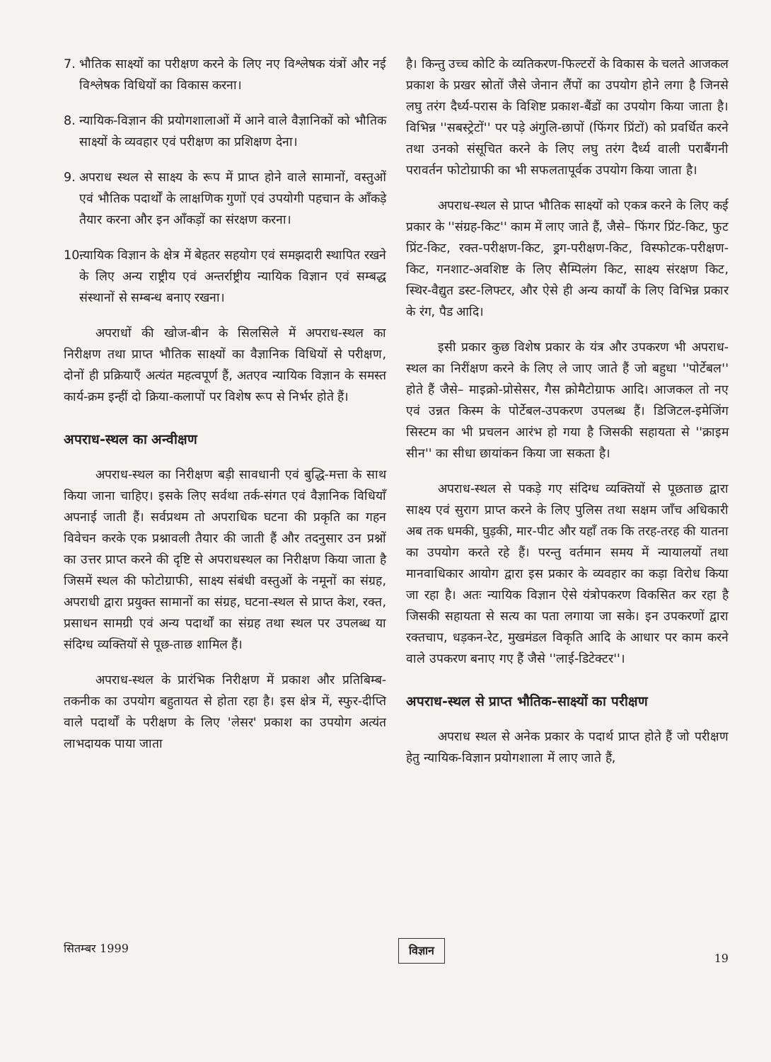7. भौतिक साक्ष्यों का परीक्षण करने के लिए नए विश्लेषक यंत्रों और नई विश्लेषक विधियों का विकास करना।
8. न्यायिक-विज्ञान की प्रयोगशालाओं में आने वाले वैज्ञानिकों को भौतिक साक्ष्यों के व्यवहार एवं परीक्षण का प्रशिक्षण देना।
9. अपराध स्थल से साक्ष्य के रूप में प्राप्त होने वाले सामानों, वस्तुओं एवं भौतिक पदार्थों के लाक्षणिक गुणों एवं उपयोगी पहचान के आँकड़े तैयार करना और इन आँकड़ों का संरक्षण करना।
10. न्यायिक विज्ञान के क्षेत्र में बेहतर सहयोग एवं समझदारी स्थापित रखने के लिए अन्य राष्ट्रीय एवं अन्तर्राष्ट्रीय न्यायिक विज्ञान एवं सम्बद्ध संस्थानों से सम्बन्ध बनाए रखना।
अपराधों की खोज-बीन के सिलसिले में अपराध-स्थल का निरीक्षण तथा प्राप्त भौतिक साक्ष्यों का वैज्ञानिक विधियों से परीक्षण, दोनों ही प्रक्रियाएँ अत्यंत महत्वपूर्ण हैं, अतएव न्यायिक विज्ञान के समस्त कार्य-क्रम इन्हीं दो क्रिया-कलापों पर विशेष रूप से निर्भर होते हैं।
अपराध-स्थल का अन्वीक्षण
अपराध-स्थल का निरीक्षण बड़ी सावधानी एवं बुद्धि-मत्ता के साथ किया जाना चाहिए। इसके लिए सर्वथा तर्क-संगत एवं वैज्ञानिक विधियाँ अपनाई जाती हैं। सर्वप्रथम तो अपराधिक घटना की प्रकृति का गहन विवेचन करके एक प्रश्नावली तैयार की जाती हैं और तदनुसार उन प्रश्नों का उत्तर प्राप्त करने की दृष्टि से अपराधस्थल का निरीक्षण किया जाता है जिसमें स्थल की फोटोग्राफी, साक्ष्य संबंधी वस्तुओं के नमूनों का संग्रह, अपराधी द्वारा प्रयुक्त सामानों का संग्रह, घटना-स्थल से प्राप्त केश, रक्त, प्रसाधन सामग्री एवं अन्य पदार्थों का संग्रह तथा स्थल पर उपलब्ध या संदिग्ध व्यक्तियों से पूछ-ताछ शामिल हैं।
अपराध-स्थल के प्रारंभिक निरीक्षण में प्रकाश और प्रतिबिम्ब-तकनीक का उपयोग बहुतायत से होता रहा है। इस क्षेत्र में, स्फुर-दीप्ति वाले पदार्थों के परीक्षण के लिए 'लेसर' प्रकाश का उपयोग अत्यंत लाभदायक पाया जाता
है। किन्तु उच्च कोटि के व्यतिकरण-फिल्टरों के विकास के चलते आजकल प्रकाश के प्रखर स्रोतों जैसे जेनान लैंपों का उपयोग होने लगा है जिनसे लघु तरंग दैर्ध्य-परास के विशिष्ट प्रकाश-बैंडों का उपयोग किया जाता है। विभिन्न ''सबस्ट्रेटों'' पर पड़े अंगुलि-छापों (फिंगर प्रिंटों) को प्रवर्धित करने तथा उनको संसूचित करने के लिए लघु तरंग दैर्ध्य वाली पराबैंगनी परावर्तन फोटोग्राफी का भी सफलतापूर्वक उपयोग किया जाता है।
अपराध-स्थल से प्राप्त भौतिक साक्ष्यों को एकत्र करने के लिए कई प्रकार के ''संग्रह-किट'' काम में लाए जाते हैं, जैसे– फिंगर प्रिंट-किट, फुट प्रिंट-किट, रक्त-परीक्षण-किट, ड्रग-परीक्षण-किट, विस्फोटक-परीक्षण-किट, गनशाट-अवशिष्ट के लिए सैम्पिलंग किट, साक्ष्य संरक्षण किट, स्थिर-वैद्युत डस्ट-लिफ्टर, और ऐसे ही अन्य कार्यों के लिए विभिन्न प्रकार के रंग, पैड आदि।
इसी प्रकार कुछ विशेष प्रकार के यंत्र और उपकरण भी अपराध-स्थल का निरींक्षण करने के लिए ले जाए जाते हैं जो बहुधा ''पोर्टेबल'' होते हैं जैसे– माइक्रो-प्रोसेसर, गैस क्रोमैटोग्राफ आदि। आजकल तो नए एवं उन्नत किस्म के पोर्टेबल-उपकरण उपलब्ध हैं। डिजिटल-इमेजिंग सिस्टम का भी प्रचलन आरंभ हो गया है जिसकी सहायता से ''क्राइम सीन'' का सीधा छायांकन किया जा सकता है।
अपराध-स्थल से पकड़े गए संदिग्ध व्यक्तियों से पूछताछ द्वारा साक्ष्य एवं सुराग प्राप्त करने के लिए पुलिस तथा सक्षम जाँच अधिकारी अब तक धमकी, घुड़की, मार-पीट और यहाँ तक कि तरह-तरह की यातना का उपयोग करते रहे हैं। परन्तु वर्तमान समय में न्यायालयों तथा मानवाधिकार आयोग द्वारा इस प्रकार के व्यवहार का कड़ा विरोध किया जा रहा है। अतः न्यायिक विज्ञान ऐसे यंत्रोपकरण विकसित कर रहा है जिसकी सहायता से सत्य का पता लगाया जा सके। इन उपकरणों द्वारा रक्तचाप, धड़कन-रेट, मुखमंडल विकृति आदि के आधार पर काम करने वाले उपकरण बनाए गए हैं जैसे ''लाई-डिटेक्टर''।
अपराध-स्थल से प्राप्त भौतिक-साक्ष्यों का परीक्षण
अपराध स्थल से अनेक प्रकार के पदार्थ प्राप्त होते हैं जो परीक्षण हेतु न्यायिक-विज्ञान प्रयोगशाला में लाए जाते हैं,
सितम्बर 1999 विज्ञान 19